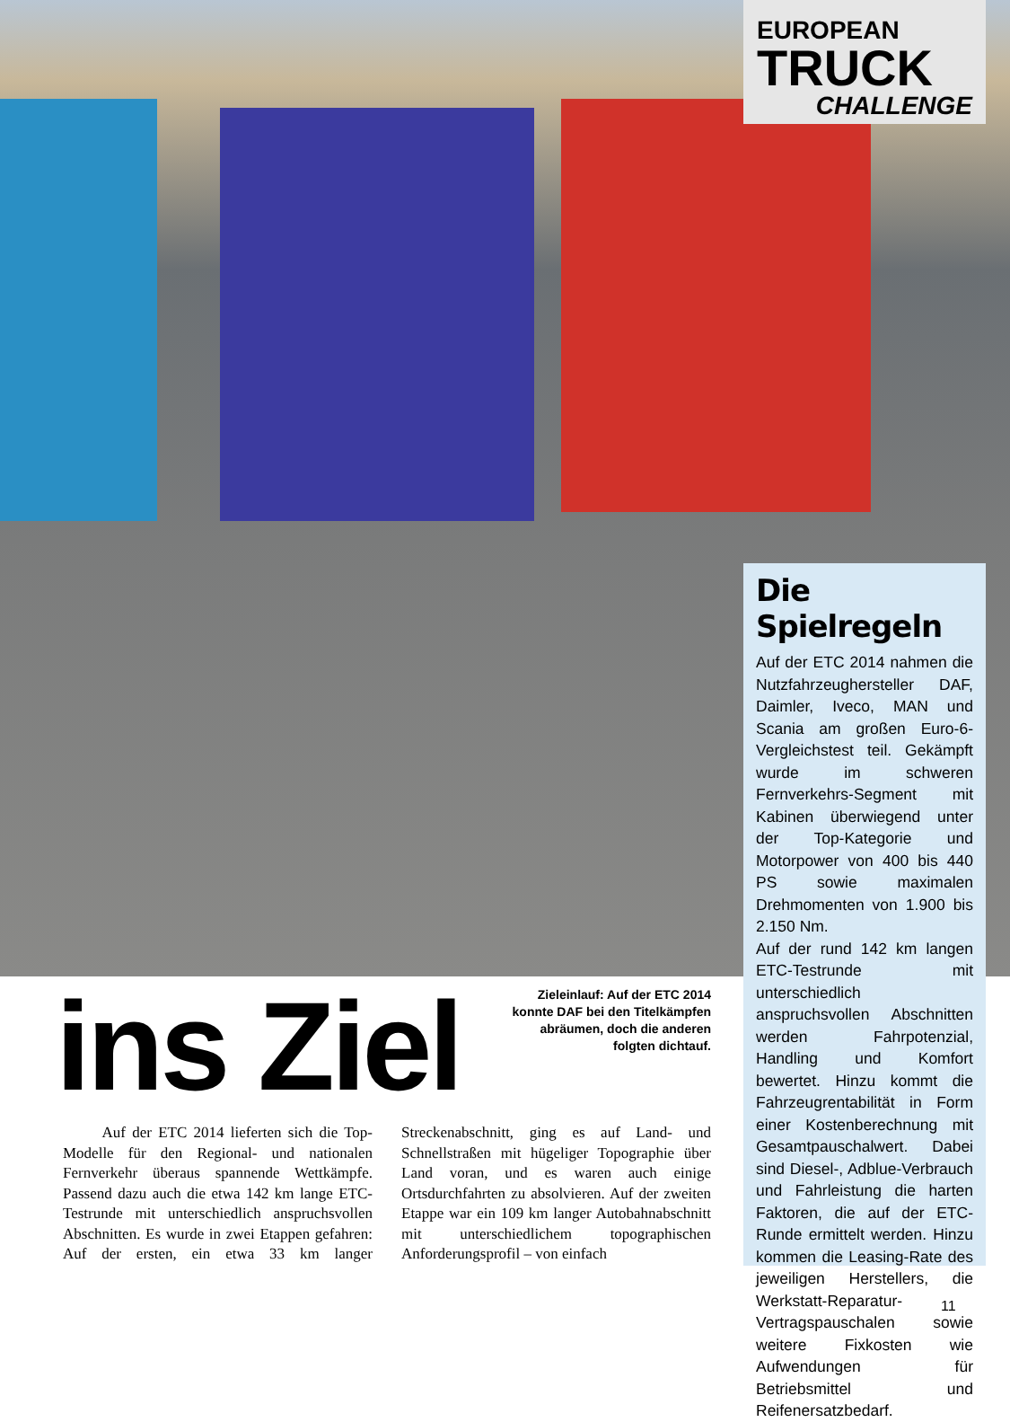EUROPEAN
TRUCK
CHALLENGE
Die Spielregeln
Auf der ETC 2014 nahmen die Nutzfahrzeughersteller DAF, Daimler, Iveco, MAN und Scania am großen Euro-6-Vergleichstest teil. Gekämpft wurde im schweren Fernverkehrs-Segment mit Kabinen überwiegend unter der Top-Kategorie und Motorpower von 400 bis 440 PS sowie maximalen Drehmomenten von 1.900 bis 2.150 Nm.
Auf der rund 142 km langen ETC-Testrunde mit unterschiedlich anspruchsvollen Abschnitten werden Fahrpotenzial, Handling und Komfort bewertet. Hinzu kommt die Fahrzeugrentabilität in Form einer Kostenberechnung mit Gesamtpauschalwert. Dabei sind Diesel-, Adblue-Verbrauch und Fahrleistung die harten Faktoren, die auf der ETC-Runde ermittelt werden. Hinzu kommen die Leasing-Rate des jeweiligen Herstellers, die Werkstatt-Reparatur-Vertragspauschalen sowie weitere Fixkosten wie Aufwendungen für Betriebsmittel und Reifenersatzbedarf.
ins Ziel
Zieleinlauf: Auf der ETC 2014 konnte DAF bei den Titelkämpfen abräumen, doch die anderen folgten dichtauf.
Auf der ETC 2014 lieferten sich die Top-Modelle für den Regional- und nationalen Fernverkehr überaus spannende Wettkämpfe. Passend dazu auch die etwa 142 km lange ETC-Testrunde mit unterschiedlich anspruchsvollen Abschnitten. Es wurde in zwei Etappen gefahren: Auf der ersten, ein etwa 33 km langer Streckenabschnitt, ging es auf Land- und Schnellstraßen mit hügeliger Topographie über Land voran, und es waren auch einige Ortsdurchfahrten zu absolvieren. Auf der zweiten Etappe war ein 109 km langer Autobahnabschnitt mit unterschiedlichem topographischen Anforderungsprofil – von einfach
11